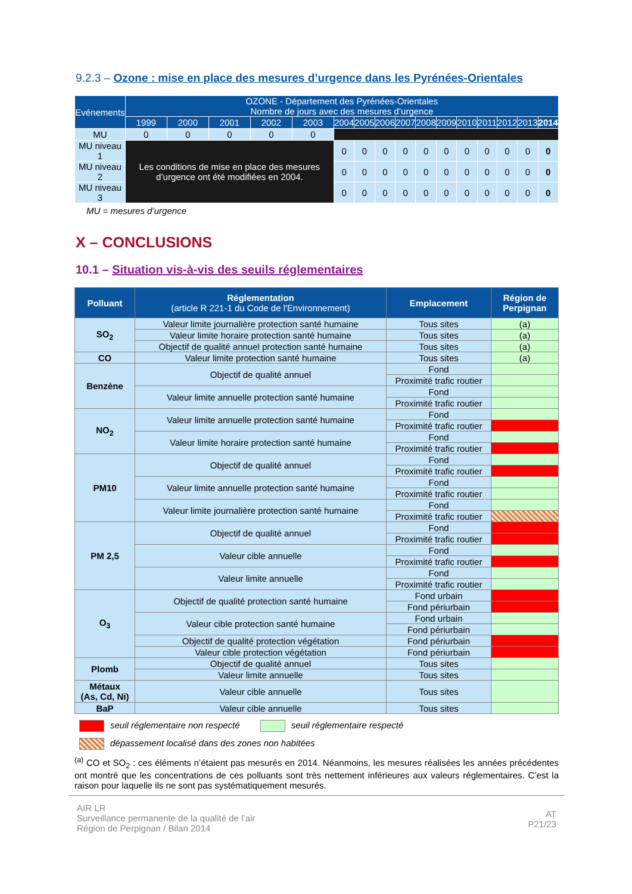9.2.3 – Ozone : mise en place des mesures d’urgence dans les Pyrénées-Orientales
| Evénements | OZONE - Département des Pyrénées-Orientales Nombre de jours avec des mesures d’urgence | | | | | | | | | | | | | | | |
| --- | --- | --- | --- | --- | --- | --- | --- | --- | --- | --- | --- | --- | --- | --- | --- | --- |
| | 1999 | 2000 | 2001 | 2002 | 2003 | 2004 | 2005 | 2006 | 2007 | 2008 | 2009 | 2010 | 2011 | 2012 | 2013 | 2014 |
| MU | 0 | 0 | 0 | 0 | 0 | | | | | | | | | | | |
| MU niveau 1 | Les conditions de mise en place des mesures d’urgence ont été modifiées en 2004. | | | | | 0 | 0 | 0 | 0 | 0 | 0 | 0 | 0 | 0 | 0 | 0 |
| MU niveau 2 | | | | | | 0 | 0 | 0 | 0 | 0 | 0 | 0 | 0 | 0 | 0 | 0 |
| MU niveau 3 | | | | | | 0 | 0 | 0 | 0 | 0 | 0 | 0 | 0 | 0 | 0 | 0 |
MU = mesures d’urgence
X – CONCLUSIONS
10.1 – Situation vis-à-vis des seuils réglementaires
| Polluant | Réglementation (article R 221-1 du Code de l'Environnement) | Emplacement | Région de Perpignan |
| --- | --- | --- | --- |
| SO<sub>2</sub> | Valeur limite journalière protection santé humaine | Tous sites | (a) |
| | Valeur limite horaire protection santé humaine | Tous sites | (a) |
| | Objectif de qualité annuel protection santé humaine | Tous sites | (a) |
| CO | Valeur limite protection santé humaine | Tous sites | (a) |
| Benzène | Objectif de qualité annuel | Fond | |
| | | Proximité trafic routier | |
| | Valeur limite annuelle protection santé humaine | Fond | |
| | | Proximité trafic routier | |
| NO<sub>2</sub> | Valeur limite annuelle protection santé humaine | Fond | |
| | | Proximité trafic routier | |
| | Valeur limite horaire protection santé humaine | Fond | |
| | | Proximité trafic routier | |
| PM10 | Objectif de qualité annuel | Fond | |
| | | Proximité trafic routier | |
| | Valeur limite annuelle protection santé humaine | Fond | |
| | | Proximité trafic routier | |
| | Valeur limite journalière protection santé humaine | Fond | |
| | | Proximité trafic routier | |
| PM 2,5 | Objectif de qualité annuel | Fond | |
| | | Proximité trafic routier | |
| | Valeur cible annuelle | Fond | |
| | | Proximité trafic routier | |
| | Valeur limite annuelle | Fond | |
| | | Proximité trafic routier | |
| O<sub>3</sub> | Objectif de qualité protection santé humaine | Fond urbain | |
| | | Fond périurbain | |
| | Valeur cible protection santé humaine | Fond urbain | |
| | | Fond périurbain | |
| | Objectif de qualité protection végétation | Fond périurbain | |
| | Valeur cible protection végétation | Fond périurbain | |
| Plomb | Objectif de qualité annuel | Tous sites | |
| | Valeur limite annuelle | Tous sites | |
| Métaux (As, Cd, Ni) | Valeur cible annuelle | Tous sites | |
| BaP | Valeur cible annuelle | Tous sites | |
seuil réglementaire non respecté seuil réglementaire respecté
dépassement localisé dans des zones non habitées
<sup>(a)</sup> CO et SO<sub>2</sub> : ces éléments n’étaient pas mesurés en 2014. Néanmoins, les mesures réalisées les années précédentes ont montré que les concentrations de ces polluants sont très nettement inférieures aux valeurs réglementaires. C’est la raison pour laquelle ils ne sont pas systématiquement mesurés.
AIR LR
Surveillance permanente de la qualité de l’air
Région de Perpignan / Bilan 2014
AT
P21/23